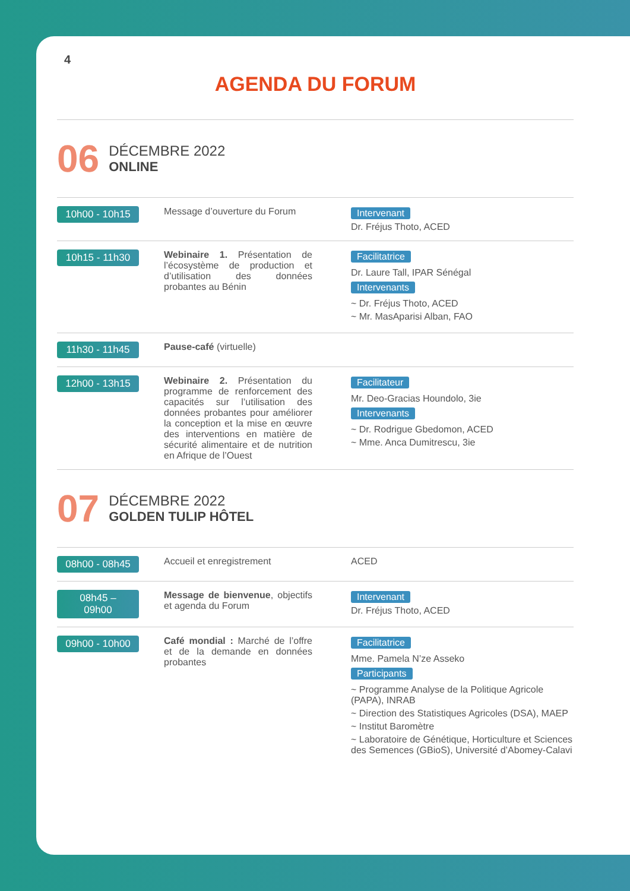4
AGENDA DU FORUM
06
DÉCEMBRE 2022
ONLINE
| 10h00 - 10h15 | Message d’ouverture du Forum | Intervenant Dr. Fréjus Thoto, ACED |
| 10h15 - 11h30 | Webinaire 1. Présentation de l’écosystème de production et d’utilisation des données probantes au Bénin | Facilitatrice Dr. Laure Tall, IPAR Sénégal Intervenants ~ Dr. Fréjus Thoto, ACED ~ Mr. MasAparisi Alban, FAO |
| 11h30 - 11h45 | Pause-café (virtuelle) | |
| 12h00 - 13h15 | Webinaire 2. Présentation du programme de renforcement des capacités sur l’utilisation des données probantes pour améliorer la conception et la mise en œuvre des interventions en matière de sécurité alimentaire et de nutrition en Afrique de l’Ouest | Facilitateur Mr. Deo-Gracias Houndolo, 3ie Intervenants ~ Dr. Rodrigue Gbedomon, ACED ~ Mme. Anca Dumitrescu, 3ie |
07
DÉCEMBRE 2022
GOLDEN TULIP HÔTEL
| 08h00 - 08h45 | Accueil et enregistrement | ACED |
| 08h45 – 09h00 | Message de bienvenue , objectifs et agenda du Forum | Intervenant Dr. Fréjus Thoto, ACED |
| 09h00 - 10h00 | Café mondial : Marché de l’offre et de la demande en données probantes | Facilitatrice Mme. Pamela N’ze Asseko Participants ~ Programme Analyse de la Politique Agricole (PAPA), INRAB ~ Direction des Statistiques Agricoles (DSA), MAEP ~ Institut Baromètre ~ Laboratoire de Génétique, Horticulture et Sciences des Semences (GBioS), Université d’Abomey-Calavi |